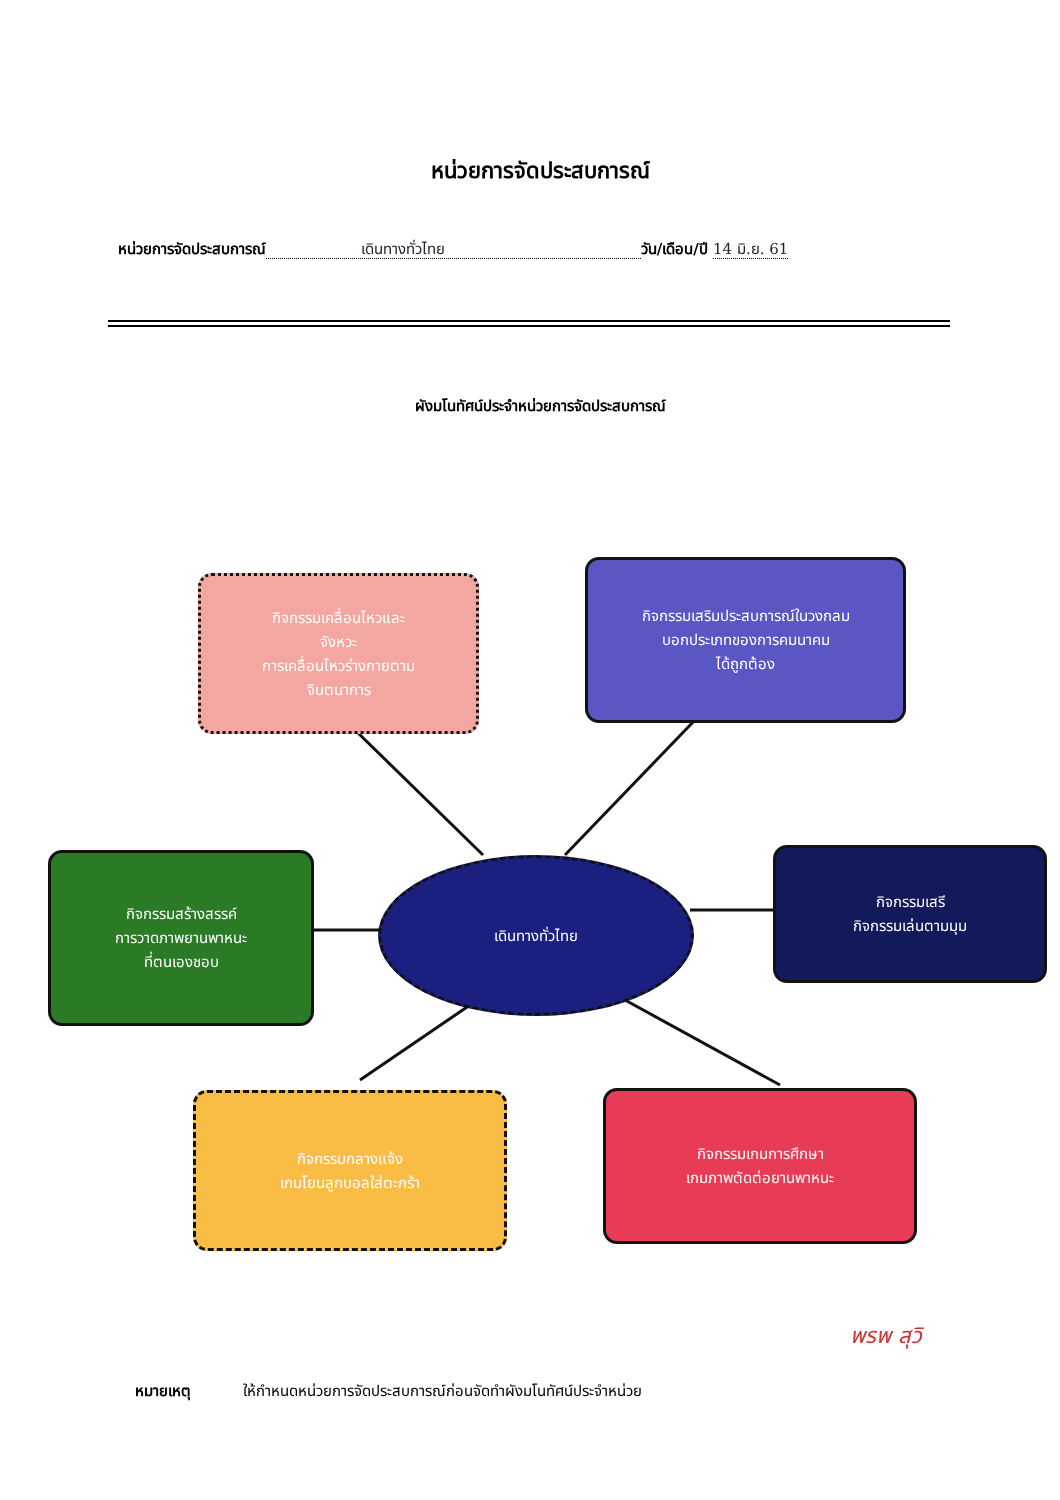หน่วยการจัดประสบการณ์
หน่วยการจัดประสบการณ์ เดินทางทั่วไทย วัน/เดือน/ปี 14 มิ.ย. 61
ผังมโนทัศน์ประจำหน่วยการจัดประสบการณ์
กิจกรรมเคลื่อนไหวและ
จังหวะ
การเคลื่อนไหวร่างกายตาม
จินตนาการ
กิจกรรมเสริมประสบการณ์ในวงกลม
บอกประเภทของการคมนาคม
ได้ถูกต้อง
กิจกรรมสร้างสรรค์
การวาดภาพยานพาหนะ
ที่ตนเองชอบ
เดินทางทั่วไทย
กิจกรรมเสรี
กิจกรรมเล่นตามมุม
กิจกรรมกลางแจ้ง
เกมโยนลูกบอลใส่ตะกร้า
กิจกรรมเกมการศึกษา
เกมภาพตัดต่อยานพาหนะ
พรพ สุวิ
หมายเหตุ ให้กำหนดหน่วยการจัดประสบการณ์ก่อนจัดทำผังมโนทัศน์ประจำหน่วย